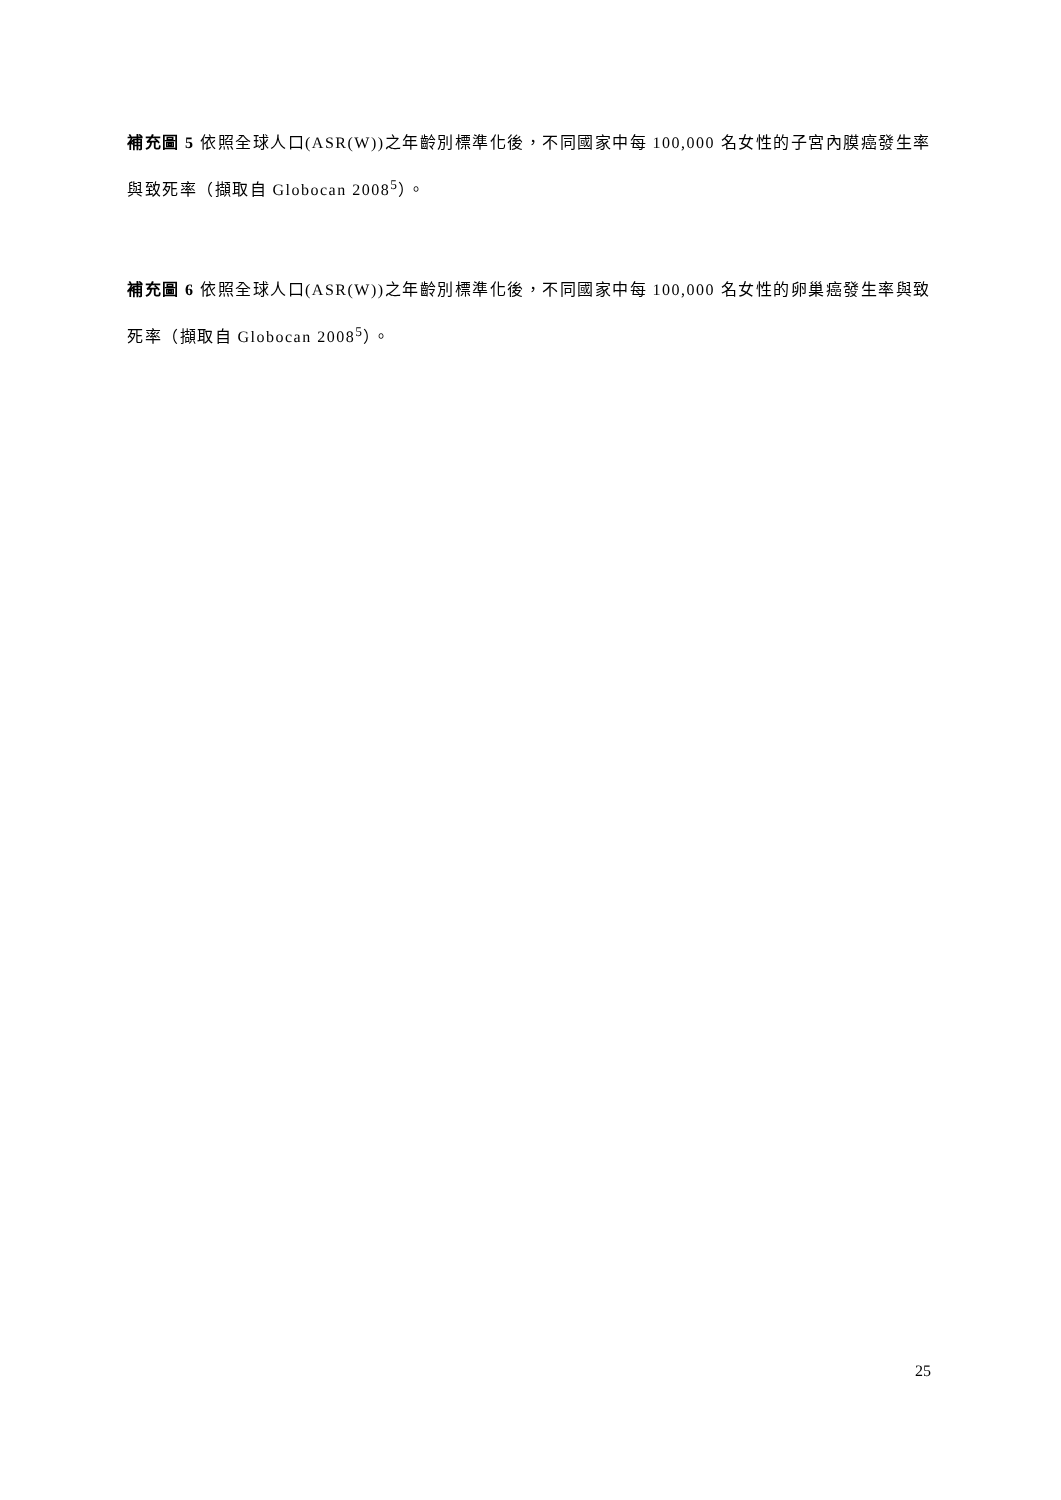補充圖 5 依照全球人口(ASR(W))之年齡別標準化後，不同國家中每 100,000 名女性的子宮內膜癌發生率與致死率（擷取自 Globocan 2008<sup>5</sup>）。
補充圖 6 依照全球人口(ASR(W))之年齡別標準化後，不同國家中每 100,000 名女性的卵巢癌發生率與致死率（擷取自 Globocan 2008<sup>5</sup>）。
25